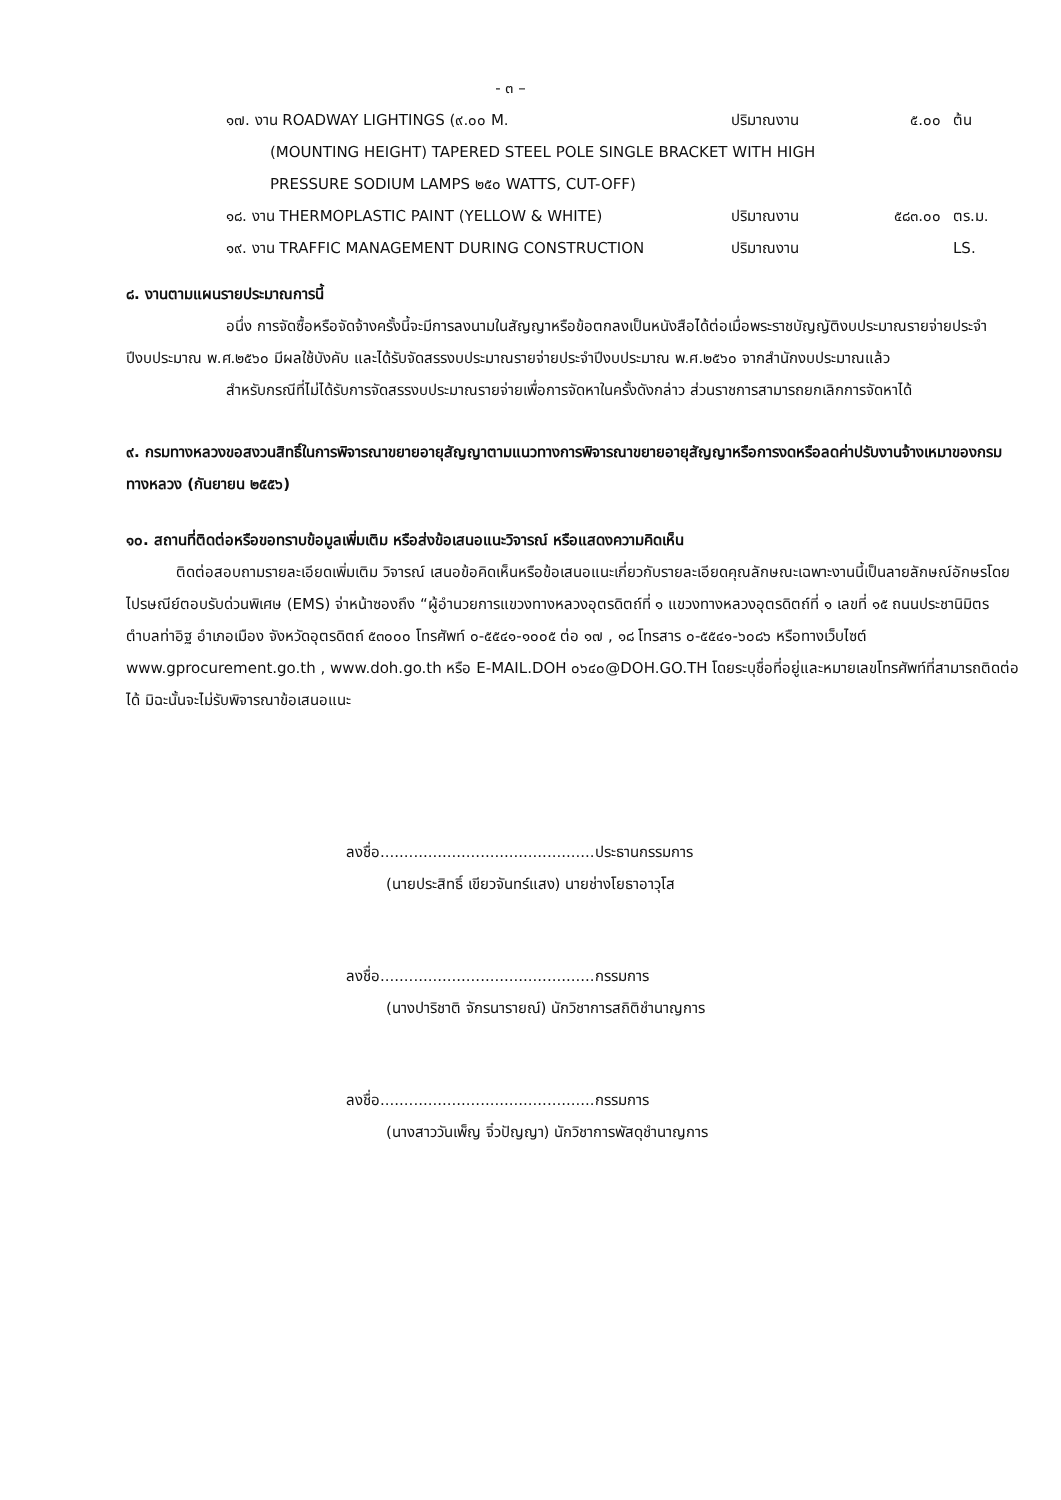- ๓ –
๑๗. งาน ROADWAY LIGHTINGS (๙.๐๐ M. ปริมาณงาน ๕.๐๐ ต้น
(MOUNTING HEIGHT) TAPERED STEEL POLE SINGLE BRACKET WITH HIGH
PRESSURE SODIUM LAMPS ๒๕๐ WATTS, CUT-OFF)
๑๘. งาน THERMOPLASTIC PAINT (YELLOW & WHITE) ปริมาณงาน ๕๘๓.๐๐ ตร.ม.
๑๙. งาน TRAFFIC MANAGEMENT DURING CONSTRUCTION ปริมาณงาน LS.
๘. งานตามแผนรายประมาณการนี้
อนึ่ง การจัดซื้อหรือจัดจ้างครั้งนี้จะมีการลงนามในสัญญาหรือข้อตกลงเป็นหนังสือได้ต่อเมื่อพระราชบัญญัติงบประมาณรายจ่ายประจำปีงบประมาณ พ.ศ.๒๕๖๐ มีผลใช้บังคับ และได้รับจัดสรรงบประมาณรายจ่ายประจำปีงบประมาณ พ.ศ.๒๕๖๐ จากสำนักงบประมาณแล้ว
สำหรับกรณีที่ไม่ได้รับการจัดสรรงบประมาณรายจ่ายเพื่อการจัดหาในครั้งดังกล่าว ส่วนราชการสามารถยกเลิกการจัดหาได้
๙. กรมทางหลวงขอสงวนสิทธิ์ในการพิจารณาขยายอายุสัญญาตามแนวทางการพิจารณาขยายอายุสัญญาหรือการงดหรือลดค่าปรับงานจ้างเหมาของกรมทางหลวง (กันยายน ๒๕๕๖)
๑๐. สถานที่ติดต่อหรือขอทราบข้อมูลเพิ่มเติม หรือส่งข้อเสนอแนะวิจารณ์ หรือแสดงความคิดเห็น
ติดต่อสอบถามรายละเอียดเพิ่มเติม วิจารณ์ เสนอข้อคิดเห็นหรือข้อเสนอแนะเกี่ยวกับรายละเอียดคุณลักษณะเฉพาะงานนี้เป็นลายลักษณ์อักษรโดยไปรษณีย์ตอบรับด่วนพิเศษ (EMS) จ่าหน้าซองถึง “ผู้อำนวยการแขวงทางหลวงอุตรดิตถ์ที่ ๑ แขวงทางหลวงอุตรดิตถ์ที่ ๑ เลขที่ ๑๕ ถนนประชานิมิตร ตำบลท่าอิฐ อำเภอเมือง จังหวัดอุตรดิตถ์ ๕๓๐๐๐ โทรศัพท์ ๐-๕๕๔๑-๑๐๐๕ ต่อ ๑๗ , ๑๘ โทรสาร ๐-๕๕๔๑-๖๐๘๖ หรือทางเว็บไซต์ www.gprocurement.go.th , www.doh.go.th หรือ E-MAIL.DOH ๐๖๔๐@DOH.GO.TH โดยระบุชื่อที่อยู่และหมายเลขโทรศัพท์ที่สามารถติดต่อได้ มิฉะนั้นจะไม่รับพิจารณาข้อเสนอแนะ
ลงชื่อ.............................................ประธานกรรมการ
(นายประสิทธิ์ เขียวจันทร์แสง) นายช่างโยธาอาวุโส
ลงชื่อ.............................................กรรมการ
(นางปาริชาติ จักรนารายณ์) นักวิชาการสถิติชำนาญการ
ลงชื่อ.............................................กรรมการ
(นางสาววันเพ็ญ จิ๋วปัญญา) นักวิชาการพัสดุชำนาญการ